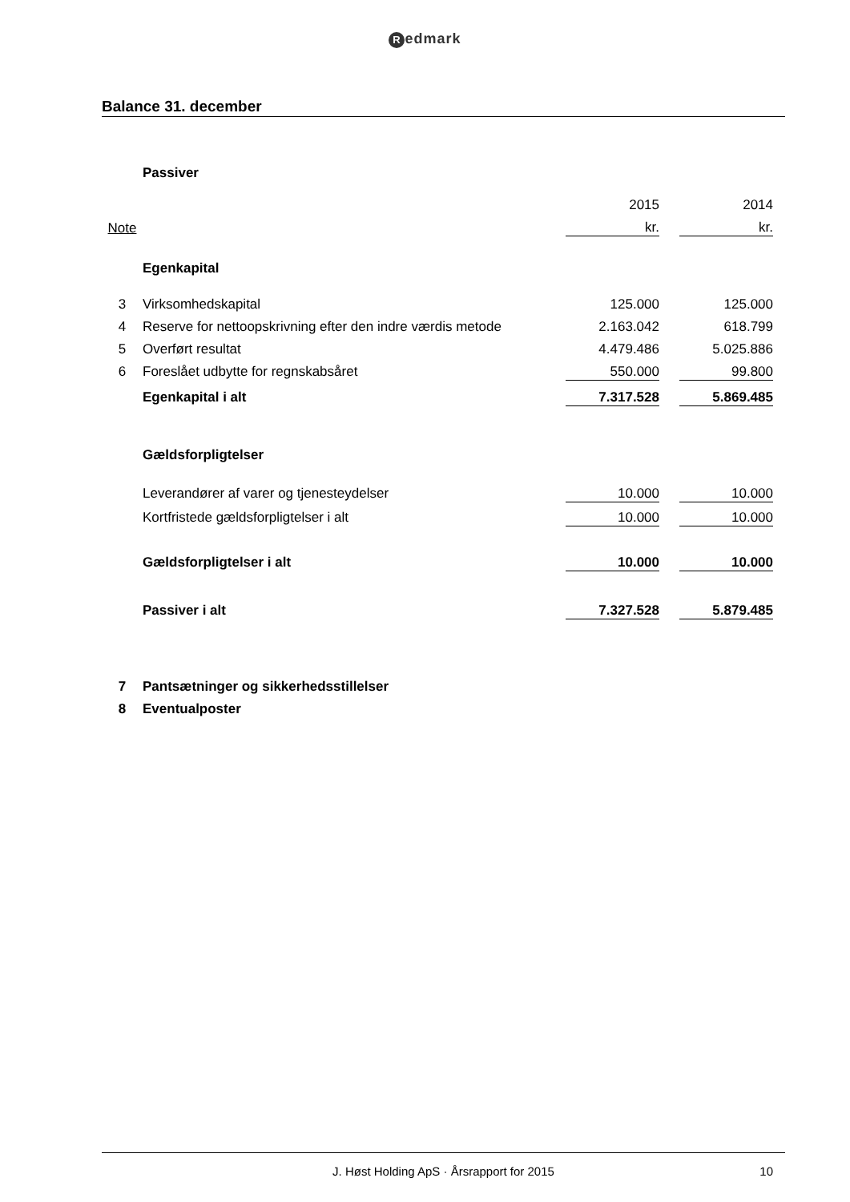Redmark
Balance 31. december
| | Passiver | | | |
| | | 2015 | | 2014 |
| Note | | kr. | | kr. |
| | Egenkapital | | | |
| 3 | Virksomhedskapital | 125.000 | | 125.000 |
| 4 | Reserve for nettoopskrivning efter den indre værdis metode | 2.163.042 | | 618.799 |
| 5 | Overført resultat | 4.479.486 | | 5.025.886 |
| 6 | Foreslået udbytte for regnskabsåret | 550.000 | | 99.800 |
| | Egenkapital i alt | 7.317.528 | | 5.869.485 |
| | Gældsforpligtelser | | | |
| | Leverandører af varer og tjenesteydelser | 10.000 | | 10.000 |
| | Kortfristede gældsforpligtelser i alt | 10.000 | | 10.000 |
| | Gældsforpligtelser i alt | 10.000 | | 10.000 |
| | Passiver i alt | 7.327.528 | | 5.879.485 |
| 7 | Pantsætninger og sikkerhedsstillelser | | | |
| 8 | Eventualposter | | | |
J. Høst Holding ApS · Årsrapport for 2015 10